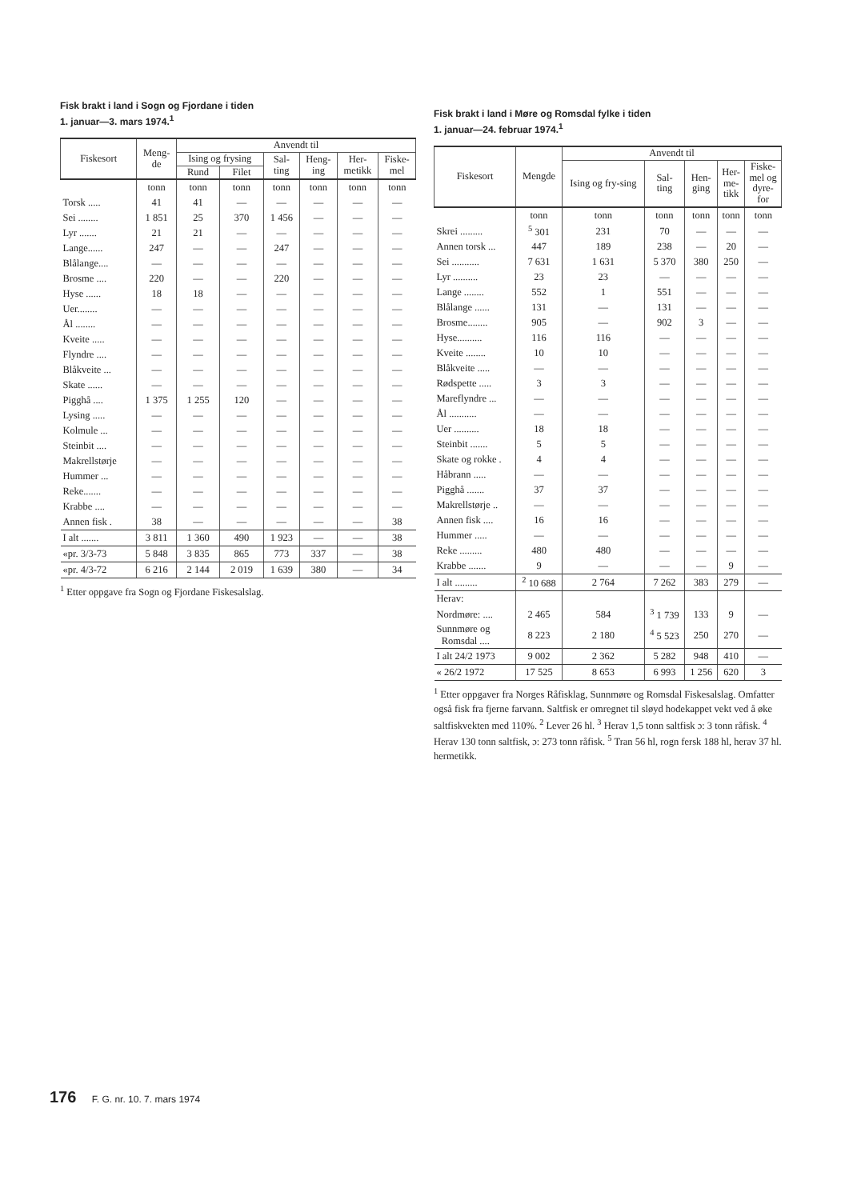Fisk brakt i land i Sogn og Fjordane i tiden
1. januar—3. mars 1974.<sup>1</sup>
| Fiskesort | Meng- de | Anvendt til | | | | | |
| --- | --- | --- | --- | --- | --- | --- | --- |
| | | Ising og frysing | | Sal- ting | Heng- ing | Her- metikk | Fiske- mel |
| | | Rund | Filet | | | | |
| | tonn | tonn | tonn | tonn | tonn | tonn | tonn |
| Torsk ..... | 41 | 41 | — | — | — | — | — |
| Sei ........ | 1 851 | 25 | 370 | 1 456 | — | — | — |
| Lyr ....... | 21 | 21 | — | — | — | — | — |
| Lange...... | 247 | — | — | 247 | — | — | — |
| Blålange.... | — | — | — | — | — | — | — |
| Brosme .... | 220 | — | — | 220 | — | — | — |
| Hyse ...... | 18 | 18 | — | — | — | — | — |
| Uer........ | — | — | — | — | — | — | — |
| Ål ........ | — | — | — | — | — | — | — |
| Kveite ..... | — | — | — | — | — | — | — |
| Flyndre .... | — | — | — | — | — | — | — |
| Blåkveite ... | — | — | — | — | — | — | — |
| Skate ...... | — | — | — | — | — | — | — |
| Pigghå .... | 1 375 | 1 255 | 120 | — | — | — | — |
| Lysing ..... | — | — | — | — | — | — | — |
| Kolmule ... | — | — | — | — | — | — | — |
| Steinbit .... | — | — | — | — | — | — | — |
| Makrellstørje | — | — | — | — | — | — | — |
| Hummer ... | — | — | — | — | — | — | — |
| Reke....... | — | — | — | — | — | — | — |
| Krabbe .... | — | — | — | — | — | — | — |
| Annen fisk . | 38 | — | — | — | — | — | 38 |
| I alt ....... | 3 811 | 1 360 | 490 | 1 923 | — | — | 38 |
| «pr. 3/3-73 | 5 848 | 3 835 | 865 | 773 | 337 | — | 38 |
| «pr. 4/3-72 | 6 216 | 2 144 | 2 019 | 1 639 | 380 | — | 34 |
<sup>1</sup> Etter oppgave fra Sogn og Fjordane Fiskesalslag.
Fisk brakt i land i Møre og Romsdal fylke i tiden
1. januar—24. februar 1974.<sup>1</sup>
| Fiskesort | Mengde | Anvendt til | | | | |
| --- | --- | --- | --- | --- | --- | --- |
| | | Ising og fry-sing | Sal- ting | Hen- ging | Her- me- tikk | Fiske- mel og dyre- for |
| | tonn | tonn | tonn | tonn | tonn | tonn |
| Skrei ......... | <sup>5</sup> 301 | 231 | 70 | — | — | — |
| Annen torsk ... | 447 | 189 | 238 | — | 20 | — |
| Sei ........... | 7 631 | 1 631 | 5 370 | 380 | 250 | — |
| Lyr .......... | 23 | 23 | — | — | — | — |
| Lange ........ | 552 | 1 | 551 | — | — | — |
| Blålange ...... | 131 | — | 131 | — | — | — |
| Brosme........ | 905 | — | 902 | 3 | — | — |
| Hyse.......... | 116 | 116 | — | — | — | — |
| Kveite ........ | 10 | 10 | — | — | — | — |
| Blåkveite ..... | — | — | — | — | — | — |
| Rødspette ..... | 3 | 3 | — | — | — | — |
| Mareflyndre ... | — | — | — | — | — | — |
| Ål ........... | — | — | — | — | — | — |
| Uer .......... | 18 | 18 | — | — | — | — |
| Steinbit ....... | 5 | 5 | — | — | — | — |
| Skate og rokke . | 4 | 4 | — | — | — | — |
| Håbrann ..... | — | — | — | — | — | — |
| Pigghå ....... | 37 | 37 | — | — | — | — |
| Makrellstørje .. | — | — | — | — | — | — |
| Annen fisk .... | 16 | 16 | — | — | — | — |
| Hummer ..... | — | — | — | — | — | — |
| Reke ......... | 480 | 480 | — | — | — | — |
| Krabbe ....... | 9 | — | — | — | 9 | — |
| I alt ......... | <sup>2</sup> 10 688 | 2 764 | 7 262 | 383 | 279 | — |
| Herav: | | | | | | |
| Nordmøre: .... | 2 465 | 584 | <sup>3</sup> 1 739 | 133 | 9 | — |
| Sunnmøre og Romsdal .... | 8 223 | 2 180 | <sup>4</sup> 5 523 | 250 | 270 | — |
| I alt 24/2 1973 | 9 002 | 2 362 | 5 282 | 948 | 410 | — |
| « 26/2 1972 | 17 525 | 8 653 | 6 993 | 1 256 | 620 | 3 |
<sup>1</sup> Etter oppgaver fra Norges Råfisklag, Sunnmøre og Romsdal Fiskesalslag. Omfatter også fisk fra fjerne farvann. Saltfisk er omregnet til sløyd hodekappet vekt ved å øke saltfiskvekten med 110%. <sup>2</sup> Lever 26 hl. <sup>3</sup> Herav 1,5 tonn saltfisk ɔ: 3 tonn råfisk. <sup>4</sup> Herav 130 tonn saltfisk, ɔ: 273 tonn råfisk. <sup>5</sup> Tran 56 hl, rogn fersk 188 hl, herav 37 hl. hermetikk.
176 F. G. nr. 10. 7. mars 1974